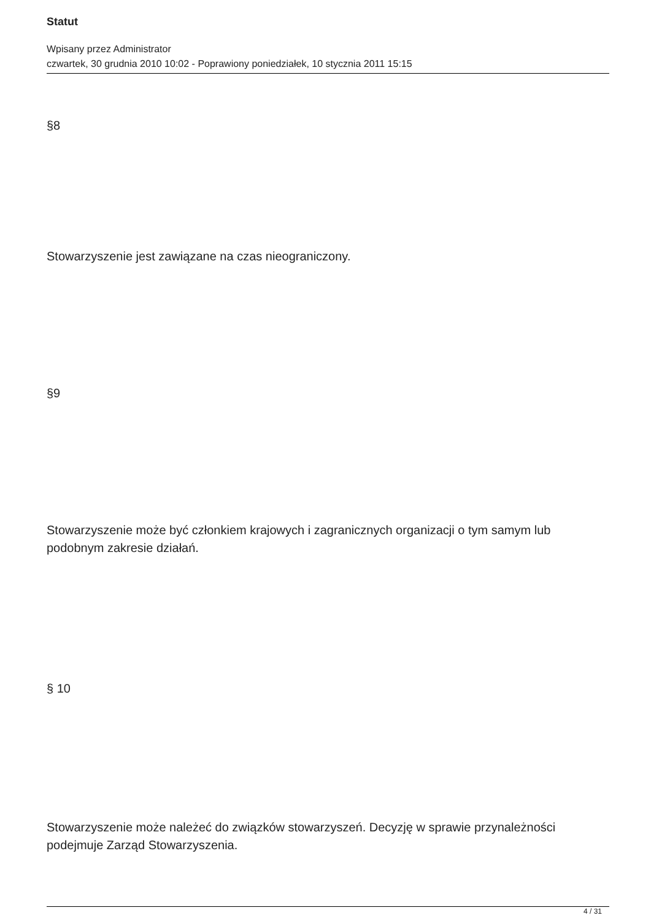Statut
Wpisany przez Administrator
czwartek, 30 grudnia 2010 10:02 - Poprawiony poniedziałek, 10 stycznia 2011 15:15
§8
Stowarzyszenie jest zawiązane na czas nieograniczony.
§9
Stowarzyszenie może być członkiem krajowych i zagranicznych organizacji o tym samym lub podobnym zakresie działań.
§ 10
Stowarzyszenie może należeć do związków stowarzyszeń. Decyzję w sprawie przynależności podejmuje Zarząd Stowarzyszenia.
4 / 31